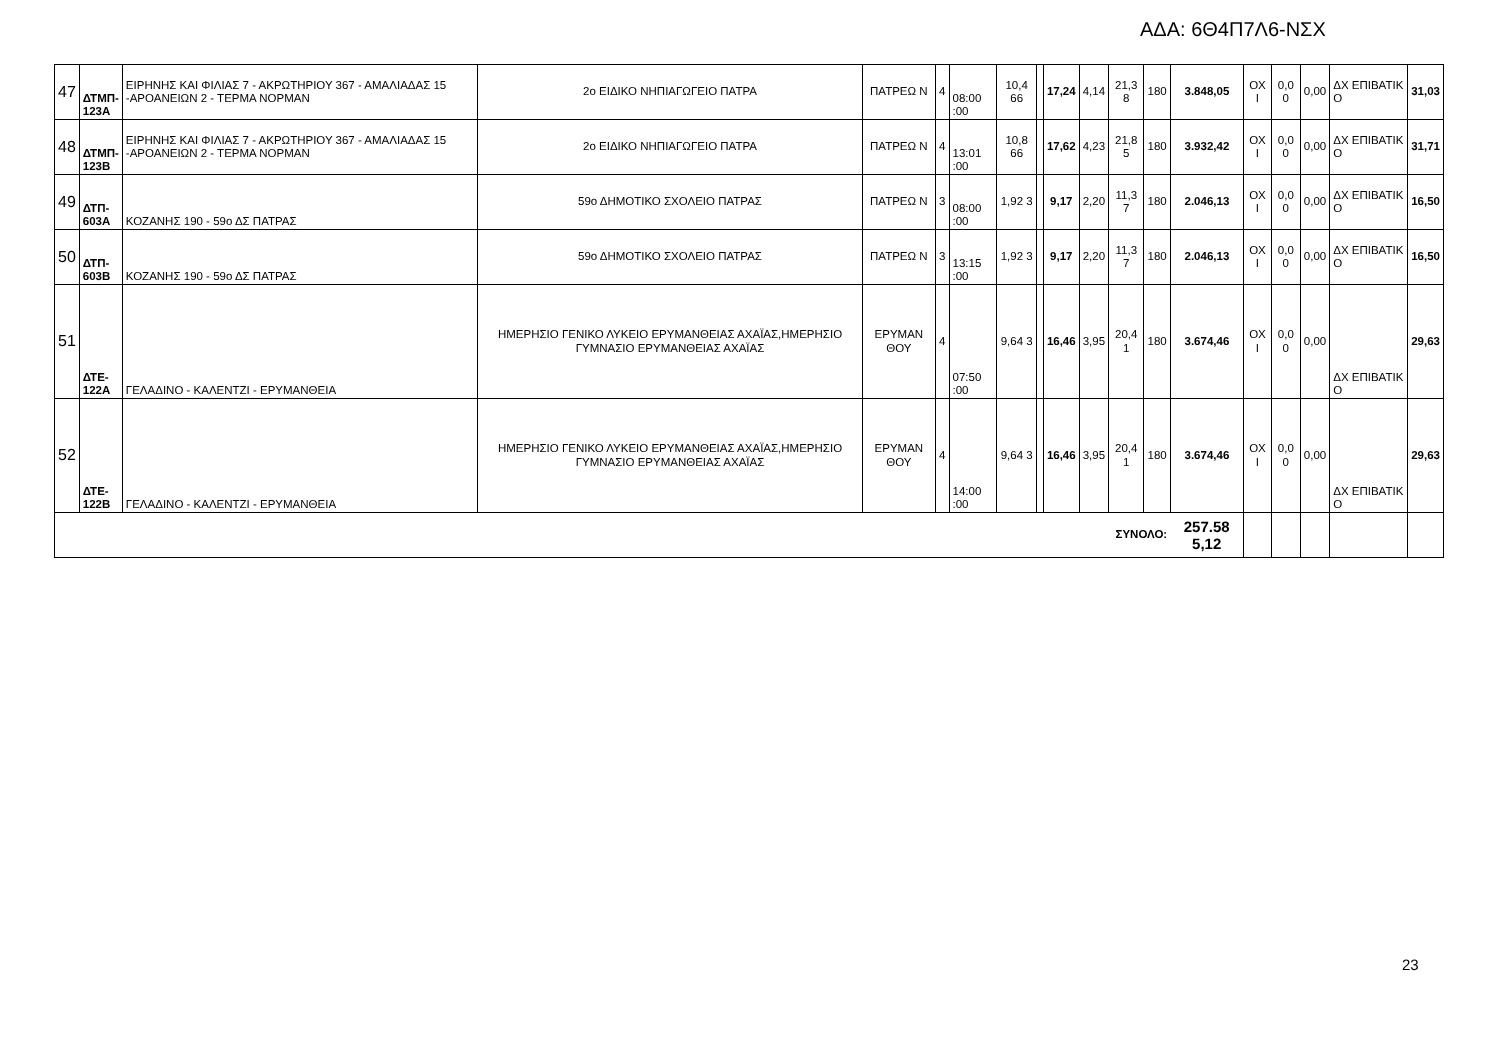ΑΔΑ: 6Θ4Π7Λ6-ΝΣΧ
| 47 | ΔΤΜΠ- 123Α | ΕΙΡΗΝΗΣ ΚΑΙ ΦΙΛΙΑΣ 7 - ΑΚΡΩΤΗΡΙΟΥ 367 - ΑΜΑΛΙΑΔΑΣ 15 -ΑΡΟΑΝΕΙΩΝ 2 - ΤΕΡΜΑ ΝΟΡΜΑΝ | 2ο ΕΙΔΙΚΟ ΝΗΠΙΑΓΩΓΕΙΟ ΠΑΤΡΑ | ΠΑΤΡΕΩ Ν | 4 | 08:00 :00 | 10,4 66 | | 17,24 | 4,14 | 21,3 8 | 180 | 3.848,05 | ΟΧ Ι | 0,0 0 | 0,00 | ΔΧ ΕΠΙΒΑΤΙΚ Ο | 31,03 |
| 48 | ΔΤΜΠ- 123Β | ΕΙΡΗΝΗΣ ΚΑΙ ΦΙΛΙΑΣ 7 - ΑΚΡΩΤΗΡΙΟΥ 367 - ΑΜΑΛΙΑΔΑΣ 15 -ΑΡΟΑΝΕΙΩΝ 2 - ΤΕΡΜΑ ΝΟΡΜΑΝ | 2ο ΕΙΔΙΚΟ ΝΗΠΙΑΓΩΓΕΙΟ ΠΑΤΡΑ | ΠΑΤΡΕΩ Ν | 4 | 13:01 :00 | 10,8 66 | | 17,62 | 4,23 | 21,8 5 | 180 | 3.932,42 | ΟΧ Ι | 0,0 0 | 0,00 | ΔΧ ΕΠΙΒΑΤΙΚ Ο | 31,71 |
| 49 | ΔΤΠ- 603Α | ΚΟΖΑΝΗΣ 190 - 59ο ΔΣ ΠΑΤΡΑΣ | 59ο ΔΗΜΟΤΙΚΟ ΣΧΟΛΕΙΟ ΠΑΤΡΑΣ | ΠΑΤΡΕΩ Ν | 3 | 08:00 :00 | 1,92 3 | | 9,17 | 2,20 | 11,3 7 | 180 | 2.046,13 | ΟΧ Ι | 0,0 0 | 0,00 | ΔΧ ΕΠΙΒΑΤΙΚ Ο | 16,50 |
| 50 | ΔΤΠ- 603Β | ΚΟΖΑΝΗΣ 190 - 59ο ΔΣ ΠΑΤΡΑΣ | 59ο ΔΗΜΟΤΙΚΟ ΣΧΟΛΕΙΟ ΠΑΤΡΑΣ | ΠΑΤΡΕΩ Ν | 3 | 13:15 :00 | 1,92 3 | | 9,17 | 2,20 | 11,3 7 | 180 | 2.046,13 | ΟΧ Ι | 0,0 0 | 0,00 | ΔΧ ΕΠΙΒΑΤΙΚ Ο | 16,50 |
| 51 | ΔΤΕ- 122Α | ΓΕΛΑΔΙΝΟ - ΚΑΛΕΝΤΖΙ - ΕΡΥΜΑΝΘΕΙΑ | ΗΜΕΡΗΣΙΟ ΓΕΝΙΚΟ ΛΥΚΕΙΟ ΕΡΥΜΑΝΘΕΙΑΣ ΑΧΑΪΑΣ,ΗΜΕΡΗΣΙΟ ΓΥΜΝΑΣΙΟ ΕΡΥΜΑΝΘΕΙΑΣ ΑΧΑΪΑΣ | ΕΡΥΜΑΝ ΘΟΥ | 4 | 07:50 :00 | 9,64 3 | | 16,46 | 3,95 | 20,4 1 | 180 | 3.674,46 | ΟΧ Ι | 0,0 0 | 0,00 | ΔΧ ΕΠΙΒΑΤΙΚ Ο | 29,63 |
| 52 | ΔΤΕ- 122Β | ΓΕΛΑΔΙΝΟ - ΚΑΛΕΝΤΖΙ - ΕΡΥΜΑΝΘΕΙΑ | ΗΜΕΡΗΣΙΟ ΓΕΝΙΚΟ ΛΥΚΕΙΟ ΕΡΥΜΑΝΘΕΙΑΣ ΑΧΑΪΑΣ,ΗΜΕΡΗΣΙΟ ΓΥΜΝΑΣΙΟ ΕΡΥΜΑΝΘΕΙΑΣ ΑΧΑΪΑΣ | ΕΡΥΜΑΝ ΘΟΥ | 4 | 14:00 :00 | 9,64 3 | | 16,46 | 3,95 | 20,4 1 | 180 | 3.674,46 | ΟΧ Ι | 0,0 0 | 0,00 | ΔΧ ΕΠΙΒΑΤΙΚ Ο | 29,63 |
| ΣΥΝΟΛΟ: | | | | | | | | | | | | | 257.58 5,12 | | | | | |
23